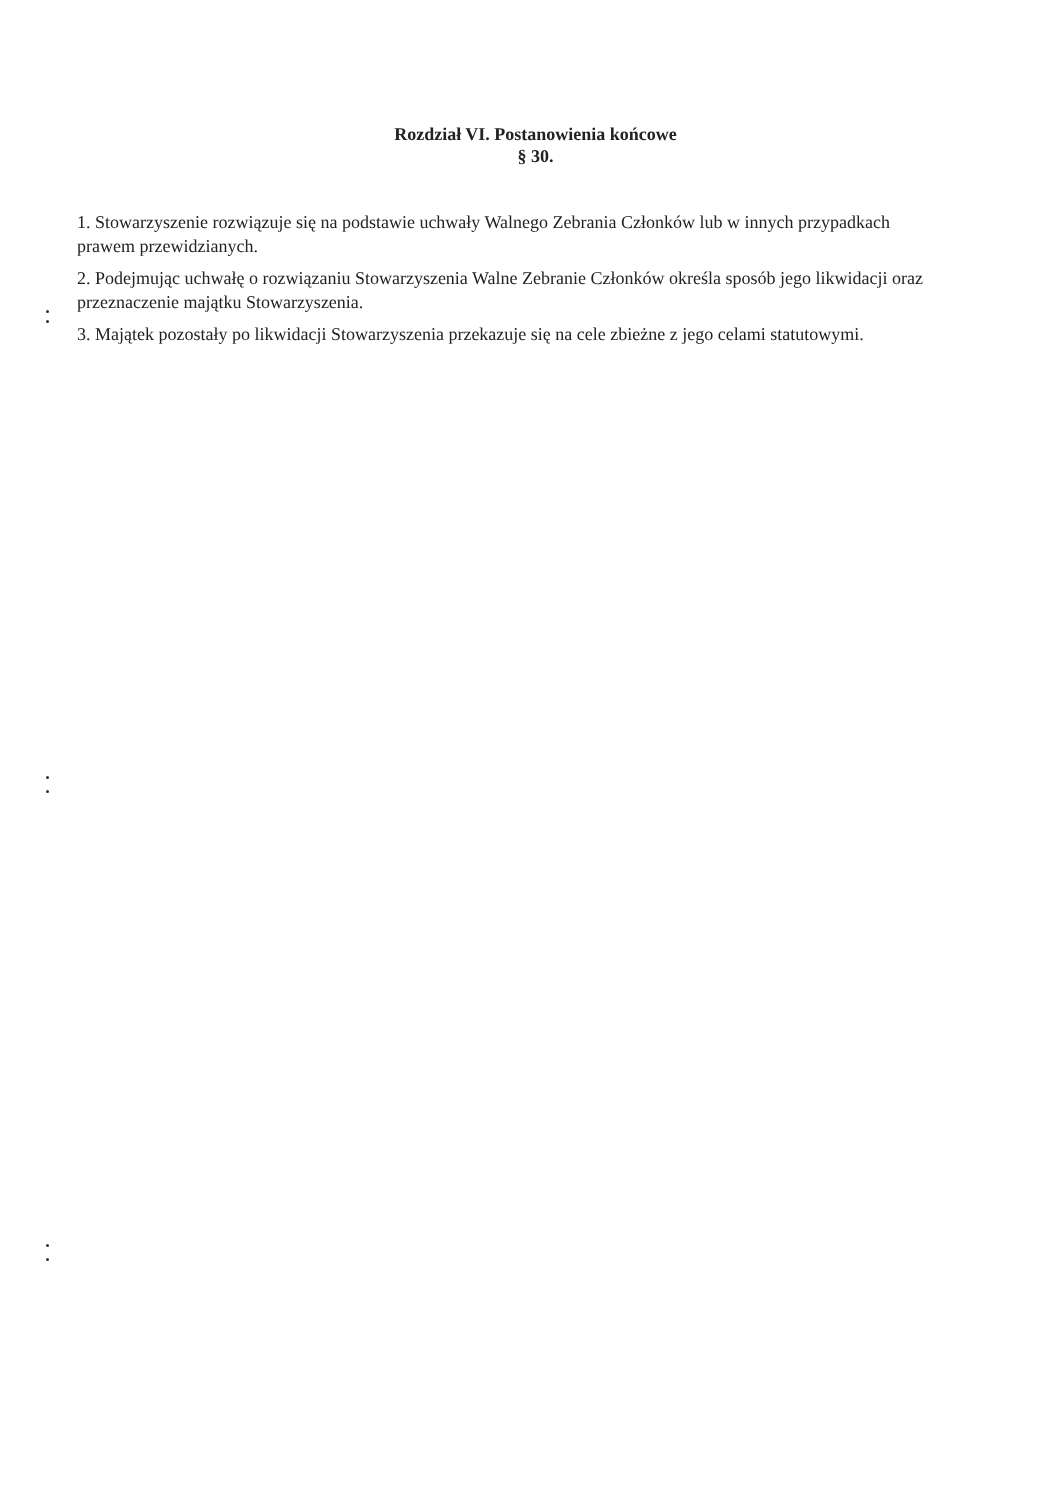Rozdział VI. Postanowienia końcowe
§ 30.
1. Stowarzyszenie rozwiązuje się na podstawie uchwały Walnego Zebrania Członków lub w innych przypadkach prawem przewidzianych.
2. Podejmując uchwałę o rozwiązaniu Stowarzyszenia Walne Zebranie Członków określa sposób jego likwidacji oraz przeznaczenie majątku Stowarzyszenia.
3. Majątek pozostały po likwidacji Stowarzyszenia przekazuje się na cele zbieżne z jego celami statutowymi.